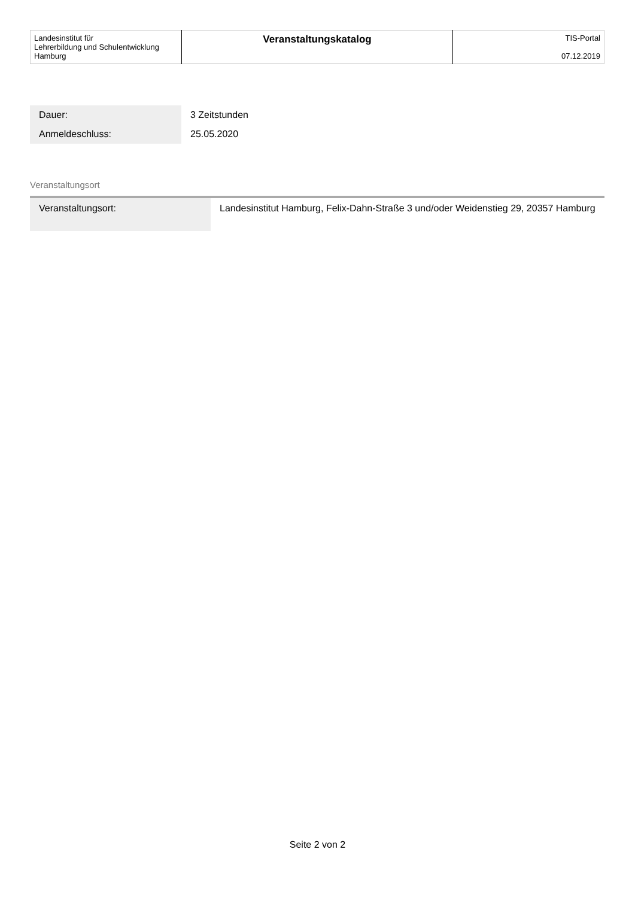| Landesinstitut für Lehrerbildung und Schulentwicklung Hamburg | Veranstaltungskatalog | TIS-Portal 07.12.2019 |
| Dauer: | 3 Zeitstunden |
| Anmeldeschluss: | 25.05.2020 |
Veranstaltungsort
| Veranstaltungsort: | Landesinstitut Hamburg, Felix-Dahn-Straße 3 und/oder Weidenstieg 29, 20357 Hamburg |
Seite 2 von 2